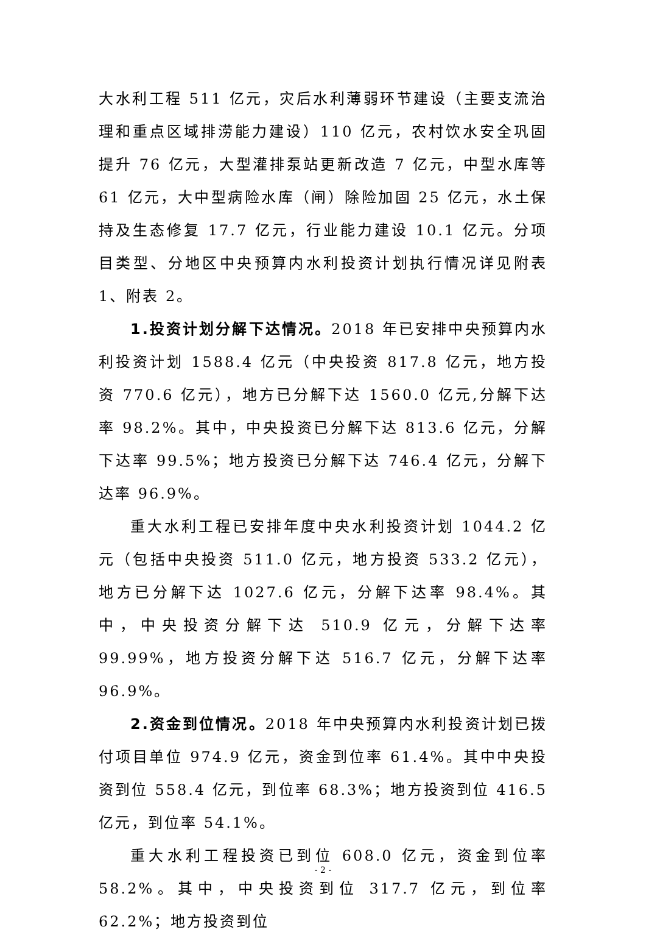大水利工程 511 亿元，灾后水利薄弱环节建设（主要支流治理和重点区域排涝能力建设）110 亿元，农村饮水安全巩固提升 76 亿元，大型灌排泵站更新改造 7 亿元，中型水库等 61 亿元，大中型病险水库（闸）除险加固 25 亿元，水土保持及生态修复 17.7 亿元，行业能力建设 10.1 亿元。分项目类型、分地区中央预算内水利投资计划执行情况详见附表 1、附表 2。
1.投资计划分解下达情况。2018 年已安排中央预算内水利投资计划 1588.4 亿元（中央投资 817.8 亿元，地方投资 770.6 亿元），地方已分解下达 1560.0 亿元,分解下达率 98.2%。其中，中央投资已分解下达 813.6 亿元，分解下达率 99.5%；地方投资已分解下达 746.4 亿元，分解下达率 96.9%。
重大水利工程已安排年度中央水利投资计划 1044.2 亿元（包括中央投资 511.0 亿元，地方投资 533.2 亿元），地方已分解下达 1027.6 亿元，分解下达率 98.4%。其中，中央投资分解下达 510.9 亿元，分解下达率 99.99%，地方投资分解下达 516.7 亿元，分解下达率 96.9%。
2.资金到位情况。2018 年中央预算内水利投资计划已拨付项目单位 974.9 亿元，资金到位率 61.4%。其中中央投资到位 558.4 亿元，到位率 68.3%；地方投资到位 416.5 亿元，到位率 54.1%。
重大水利工程投资已到位 608.0 亿元，资金到位率 58.2%。其中，中央投资到位 317.7 亿元，到位率 62.2%；地方投资到位
- 2 -